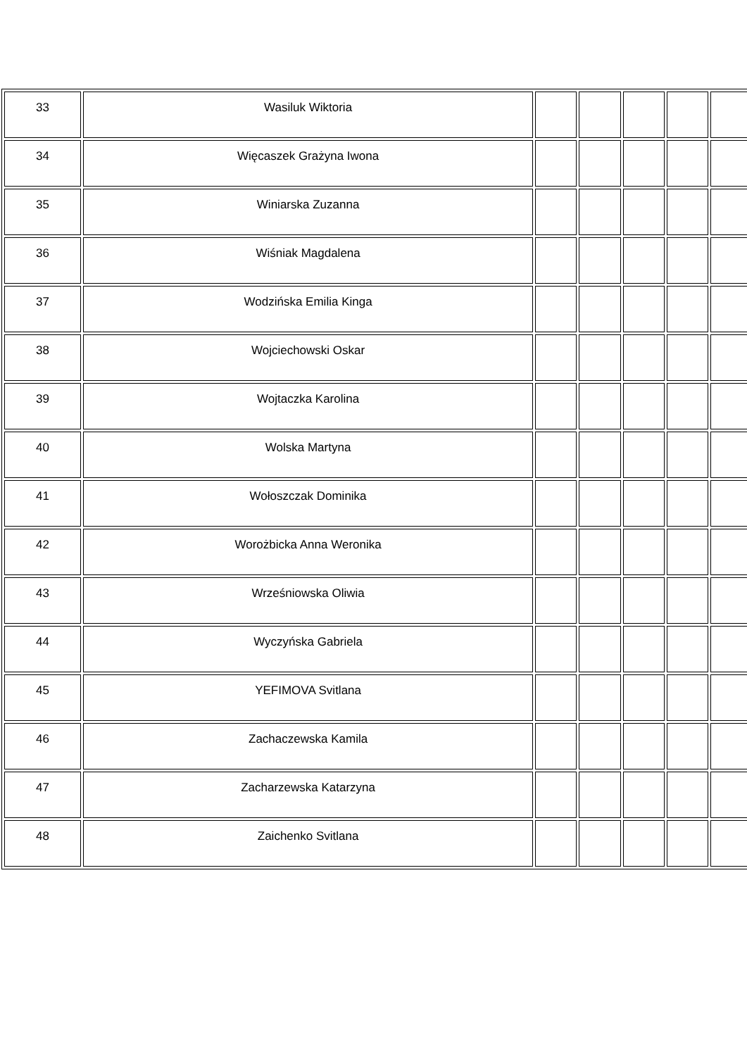| 33 | Wasiluk Wiktoria | | | | | |
| 34 | Więcaszek Grażyna Iwona | | | | | |
| 35 | Winiarska Zuzanna | | | | | |
| 36 | Wiśniak Magdalena | | | | | |
| 37 | Wodzińska Emilia Kinga | | | | | |
| 38 | Wojciechowski Oskar | | | | | |
| 39 | Wojtaczka Karolina | | | | | |
| 40 | Wolska Martyna | | | | | |
| 41 | Wołoszczak Dominika | | | | | |
| 42 | Worożbicka Anna Weronika | | | | | |
| 43 | Wrześniowska Oliwia | | | | | |
| 44 | Wyczyńska Gabriela | | | | | |
| 45 | YEFIMOVA Svitlana | | | | | |
| 46 | Zachaczewska Kamila | | | | | |
| 47 | Zacharzewska Katarzyna | | | | | |
| 48 | Zaichenko Svitlana | | | | | |